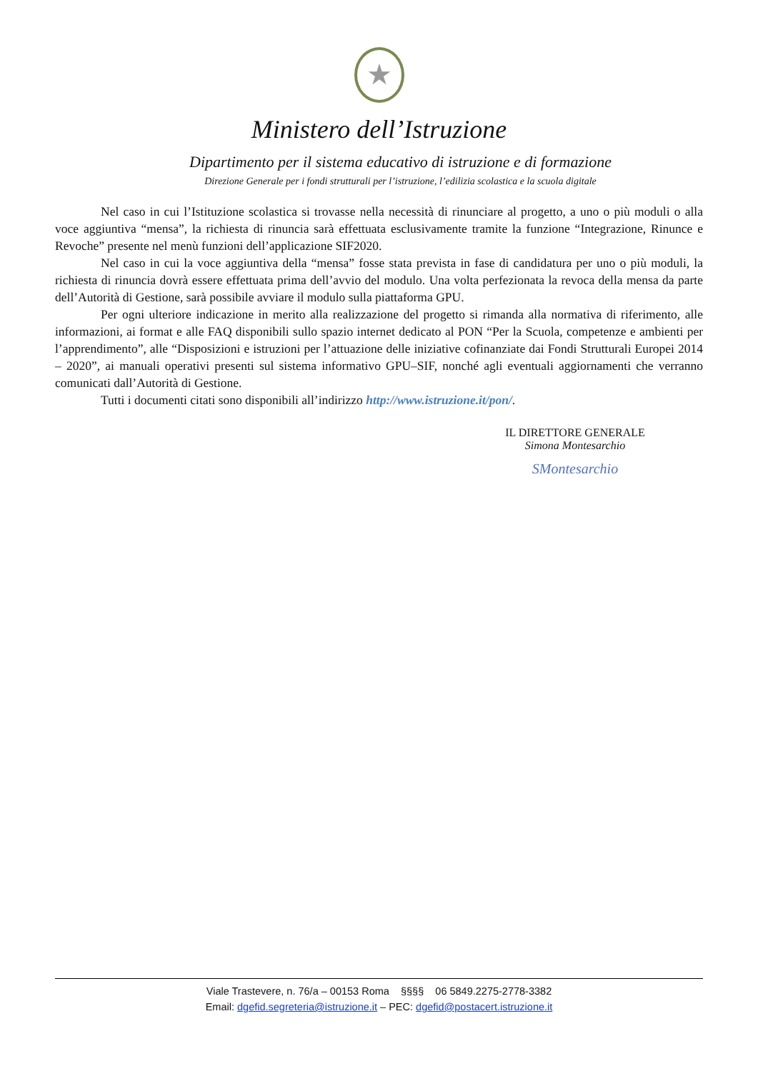★
Ministero dell’Istruzione
Dipartimento per il sistema educativo di istruzione e di formazione
Direzione Generale per i fondi strutturali per l’istruzione, l’edilizia scolastica e la scuola digitale
Nel caso in cui l’Istituzione scolastica si trovasse nella necessità di rinunciare al progetto, a uno o più moduli o alla voce aggiuntiva “mensa”, la richiesta di rinuncia sarà effettuata esclusivamente tramite la funzione “Integrazione, Rinunce e Revoche” presente nel menù funzioni dell’applicazione SIF2020.
Nel caso in cui la voce aggiuntiva della “mensa” fosse stata prevista in fase di candidatura per uno o più moduli, la richiesta di rinuncia dovrà essere effettuata prima dell’avvio del modulo. Una volta perfezionata la revoca della mensa da parte dell’Autorità di Gestione, sarà possibile avviare il modulo sulla piattaforma GPU.
Per ogni ulteriore indicazione in merito alla realizzazione del progetto si rimanda alla normativa di riferimento, alle informazioni, ai format e alle FAQ disponibili sullo spazio internet dedicato al PON “Per la Scuola, competenze e ambienti per l’apprendimento”, alle “Disposizioni e istruzioni per l’attuazione delle iniziative cofinanziate dai Fondi Strutturali Europei 2014 – 2020”, ai manuali operativi presenti sul sistema informativo GPU–SIF, nonché agli eventuali aggiornamenti che verranno comunicati dall’Autorità di Gestione.
Tutti i documenti citati sono disponibili all’indirizzo http://www.istruzione.it/pon/.
IL DIRETTORE GENERALE
Simona Montesarchio
SMontesarchio
Viale Trastevere, n. 76/a – 00153 Roma §§§§ 06 5849.2275-2778-3382
Email: dgefid.segreteria@istruzione.it – PEC: dgefid@postacert.istruzione.it